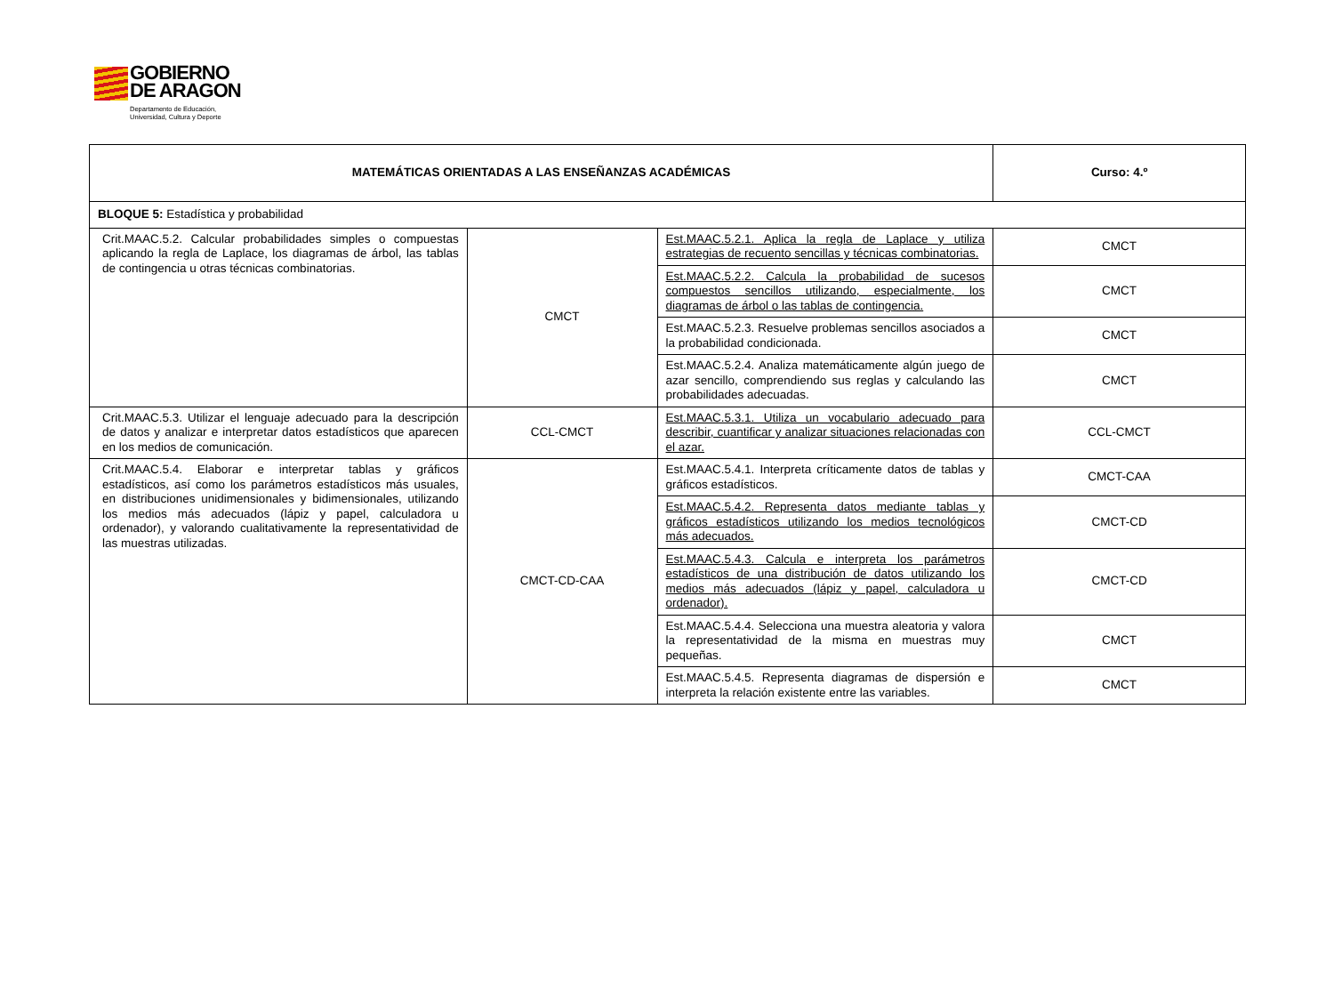GOBIERNO DE ARAGON Departamento de Educación,
Universidad, Cultura y Deporte
| MATEMÁTICAS ORIENTADAS A LAS ENSEÑANZAS ACADÉMICAS | | | Curso: 4.º |
| BLOQUE 5: Estadística y probabilidad | | | |
| Crit.MAAC.5.2. Calcular probabilidades simples o compuestas aplicando la regla de Laplace, los diagramas de árbol, las tablas de contingencia u otras técnicas combinatorias. | CMCT | Est.MAAC.5.2.1. Aplica la regla de Laplace y utiliza estrategias de recuento sencillas y técnicas combinatorias. | CMCT |
| | | Est.MAAC.5.2.2. Calcula la probabilidad de sucesos compuestos sencillos utilizando, especialmente, los diagramas de árbol o las tablas de contingencia. | CMCT |
| | | Est.MAAC.5.2.3. Resuelve problemas sencillos asociados a la probabilidad condicionada. | CMCT |
| | | Est.MAAC.5.2.4. Analiza matemáticamente algún juego de azar sencillo, comprendiendo sus reglas y calculando las probabilidades adecuadas. | CMCT |
| Crit.MAAC.5.3. Utilizar el lenguaje adecuado para la descripción de datos y analizar e interpretar datos estadísticos que aparecen en los medios de comunicación. | CCL-CMCT | Est.MAAC.5.3.1. Utiliza un vocabulario adecuado para describir, cuantificar y analizar situaciones relacionadas con el azar. | CCL-CMCT |
| Crit.MAAC.5.4. Elaborar e interpretar tablas y gráficos estadísticos, así como los parámetros estadísticos más usuales, en distribuciones unidimensionales y bidimensionales, utilizando los medios más adecuados (lápiz y papel, calculadora u ordenador), y valorando cualitativamente la representatividad de las muestras utilizadas. | CMCT-CD-CAA | Est.MAAC.5.4.1. Interpreta críticamente datos de tablas y gráficos estadísticos. | CMCT-CAA |
| | | Est.MAAC.5.4.2. Representa datos mediante tablas y gráficos estadísticos utilizando los medios tecnológicos más adecuados. | CMCT-CD |
| | | Est.MAAC.5.4.3. Calcula e interpreta los parámetros estadísticos de una distribución de datos utilizando los medios más adecuados (lápiz y papel, calculadora u ordenador). | CMCT-CD |
| | | Est.MAAC.5.4.4. Selecciona una muestra aleatoria y valora la representatividad de la misma en muestras muy pequeñas. | CMCT |
| | | Est.MAAC.5.4.5. Representa diagramas de dispersión e interpreta la relación existente entre las variables. | CMCT |